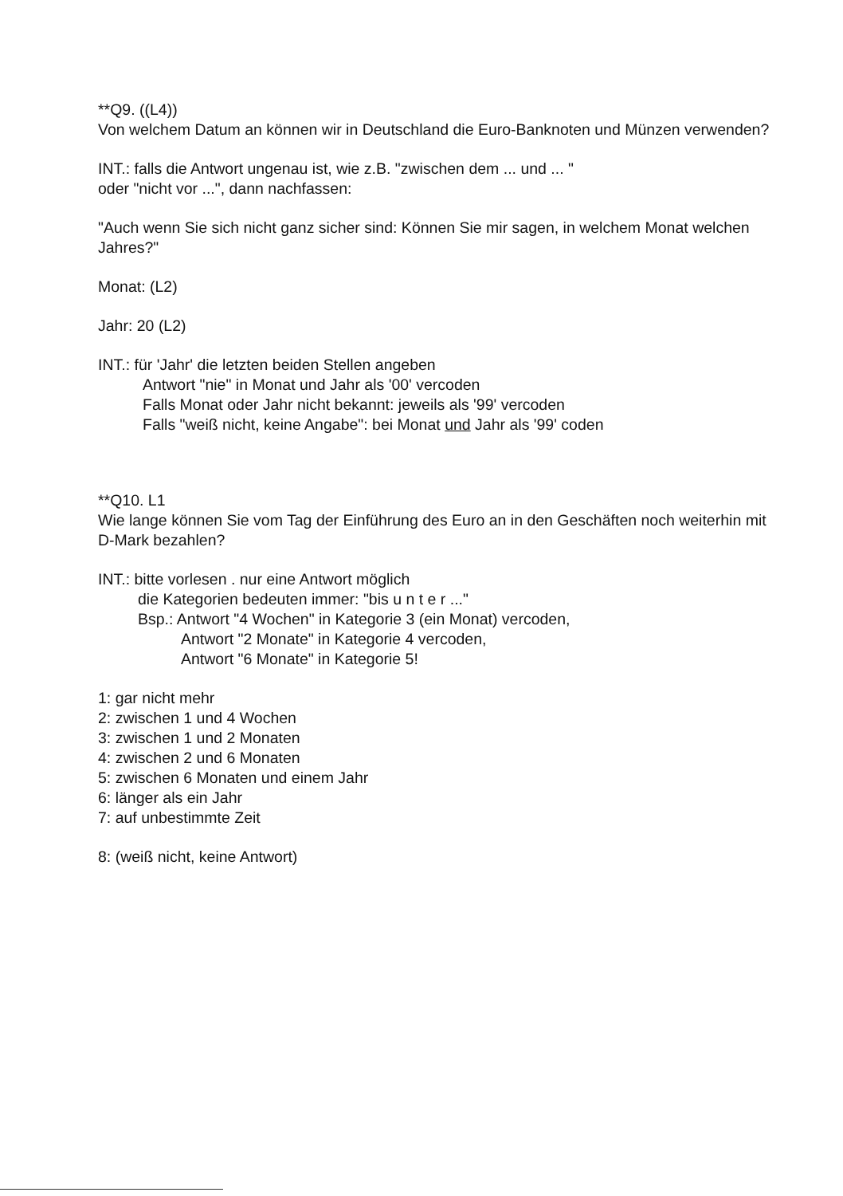**Q9. ((L4))
Von welchem Datum an können wir in Deutschland die Euro-Banknoten und Münzen verwenden?
INT.: falls die Antwort ungenau ist, wie z.B. "zwischen dem ... und ... "
oder "nicht vor ...", dann nachfassen:
"Auch wenn Sie sich nicht ganz sicher sind: Können Sie mir sagen, in welchem Monat welchen Jahres?"
Monat: (L2)
Jahr: 20 (L2)
INT.: für 'Jahr' die letzten beiden Stellen angeben
Antwort "nie" in Monat und Jahr als '00' vercoden
Falls Monat oder Jahr nicht bekannt: jeweils als '99' vercoden
Falls "weiß nicht, keine Angabe": bei Monat und Jahr als '99' coden
**Q10. L1
Wie lange können Sie vom Tag der Einführung des Euro an in den Geschäften noch weiterhin mit D-Mark bezahlen?
INT.: bitte vorlesen . nur eine Antwort möglich
die Kategorien bedeuten immer: "bis u n t e r ..."
Bsp.: Antwort "4 Wochen" in Kategorie 3 (ein Monat) vercoden,
Antwort "2 Monate" in Kategorie 4 vercoden,
Antwort "6 Monate" in Kategorie 5!
1: gar nicht mehr
2: zwischen 1 und 4 Wochen
3: zwischen 1 und 2 Monaten
4: zwischen 2 und 6 Monaten
5: zwischen 6 Monaten und einem Jahr
6: länger als ein Jahr
7: auf unbestimmte Zeit
8: (weiß nicht, keine Antwort)